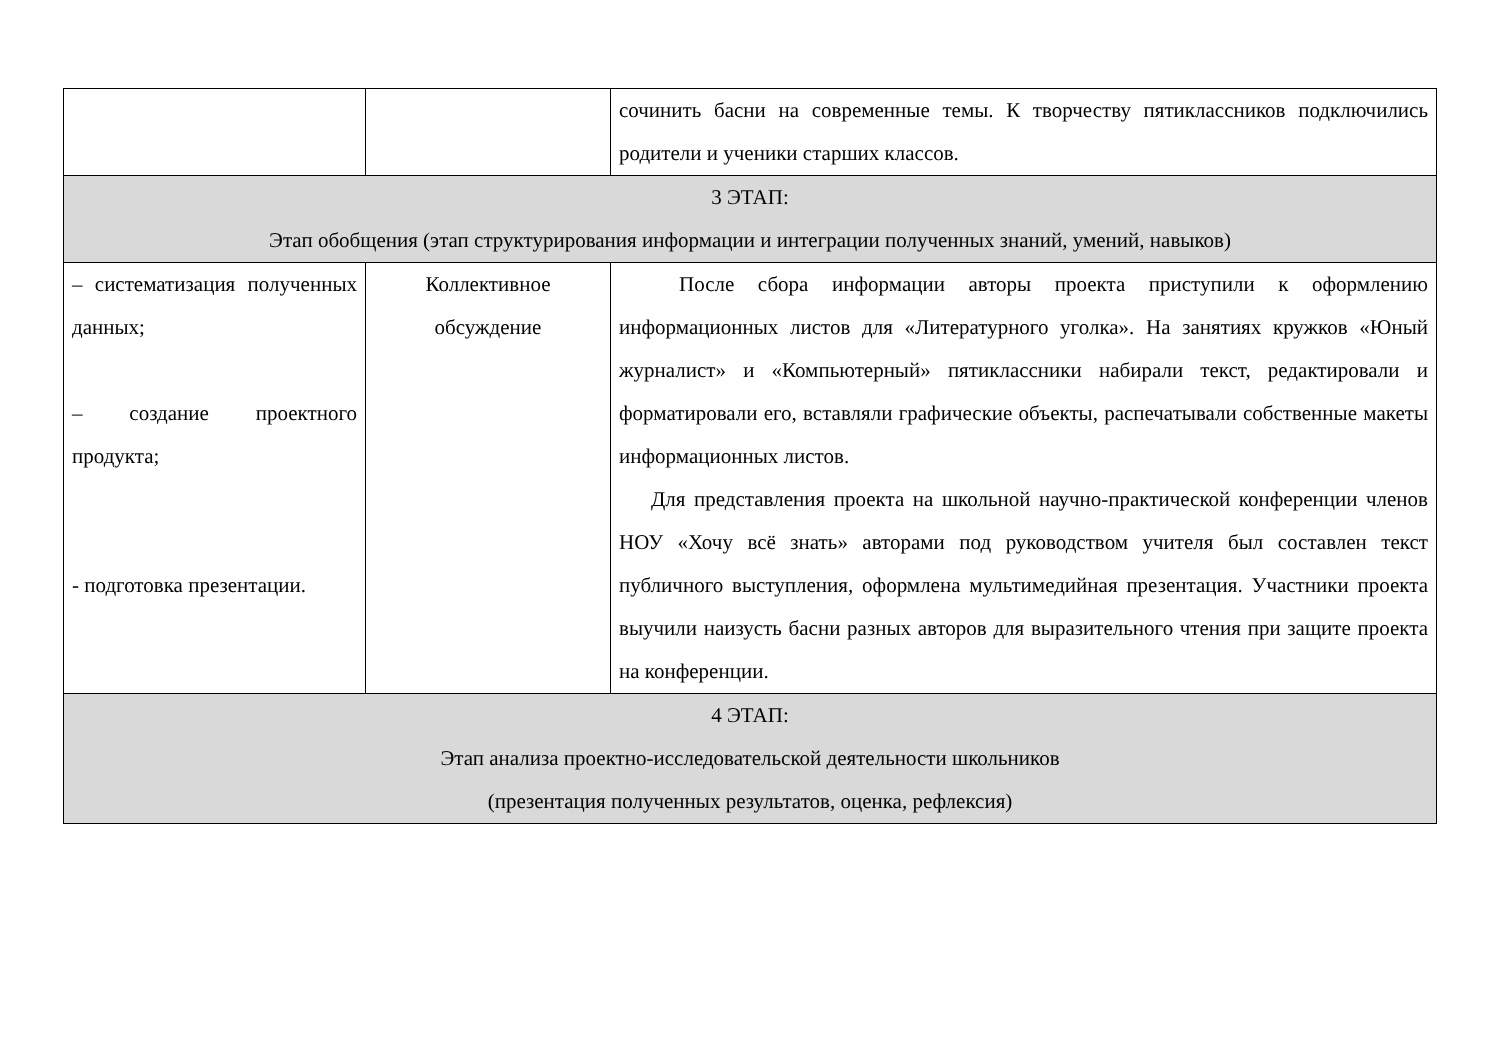| | | сочинить басни на современные темы. К творчеству пятиклассников подключились родители и ученики старших классов. |
| 3 ЭТАП: Этап обобщения (этап структурирования информации и интеграции полученных знаний, умений, навыков) | | |
| – систематизация полученных данных; – создание проектного продукта; - подготовка презентации. | Коллективное обсуждение | После сбора информации авторы проекта приступили к оформлению информационных листов для «Литературного уголка». На занятиях кружков «Юный журналист» и «Компьютерный» пятиклассники набирали текст, редактировали и форматировали его, вставляли графические объекты, распечатывали собственные макеты информационных листов. Для представления проекта на школьной научно-практической конференции членов НОУ «Хочу всё знать» авторами под руководством учителя был составлен текст публичного выступления, оформлена мультимедийная презентация. Участники проекта выучили наизусть басни разных авторов для выразительного чтения при защите проекта на конференции. |
| 4 ЭТАП: Этап анализа проектно-исследовательской деятельности школьников (презентация полученных результатов, оценка, рефлексия) | | |